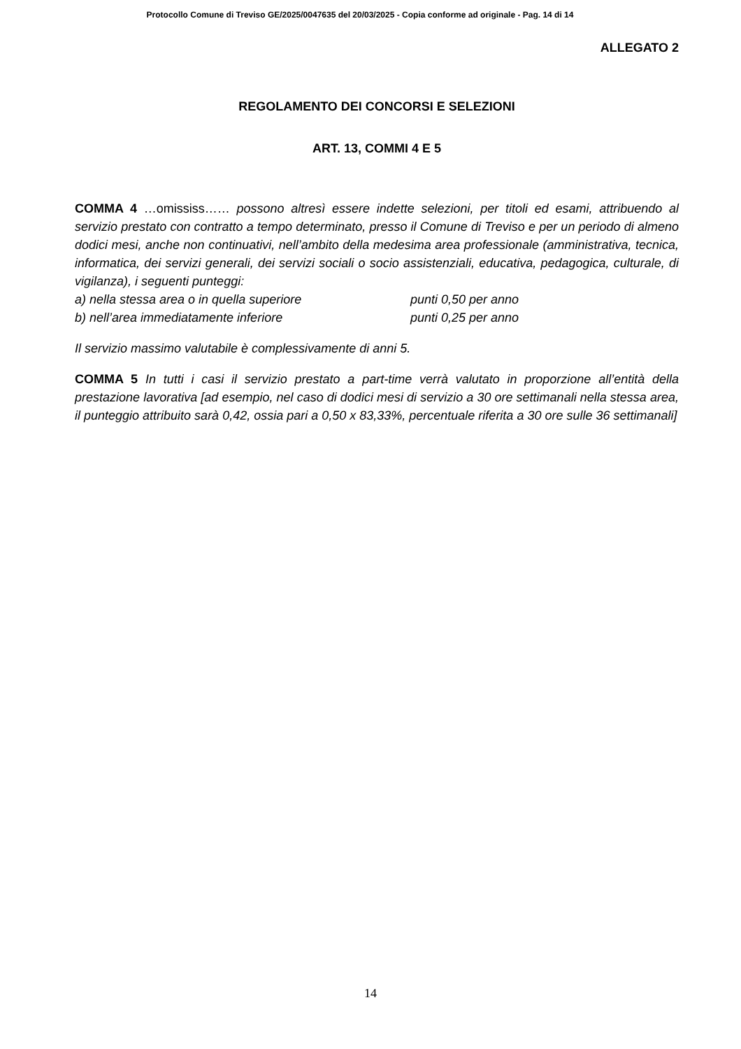Protocollo Comune di Treviso GE/2025/0047635 del 20/03/2025 - Copia conforme ad originale - Pag. 14 di 14
ALLEGATO 2
REGOLAMENTO DEI CONCORSI E SELEZIONI
ART. 13, COMMI 4 E 5
COMMA 4 …omississ…… possono altresì essere indette selezioni, per titoli ed esami, attribuendo al servizio prestato con contratto a tempo determinato, presso il Comune di Treviso e per un periodo di almeno dodici mesi, anche non continuativi, nell’ambito della medesima area professionale (amministrativa, tecnica, informatica, dei servizi generali, dei servizi sociali o socio assistenziali, educativa, pedagogica, culturale, di vigilanza), i seguenti punteggi:
a) nella stessa area o in quella superiore punti 0,50 per anno
b) nell’area immediatamente inferiore punti 0,25 per anno
Il servizio massimo valutabile è complessivamente di anni 5.
COMMA 5 In tutti i casi il servizio prestato a part-time verrà valutato in proporzione all’entità della prestazione lavorativa [ad esempio, nel caso di dodici mesi di servizio a 30 ore settimanali nella stessa area, il punteggio attribuito sarà 0,42, ossia pari a 0,50 x 83,33%, percentuale riferita a 30 ore sulle 36 settimanali]
14